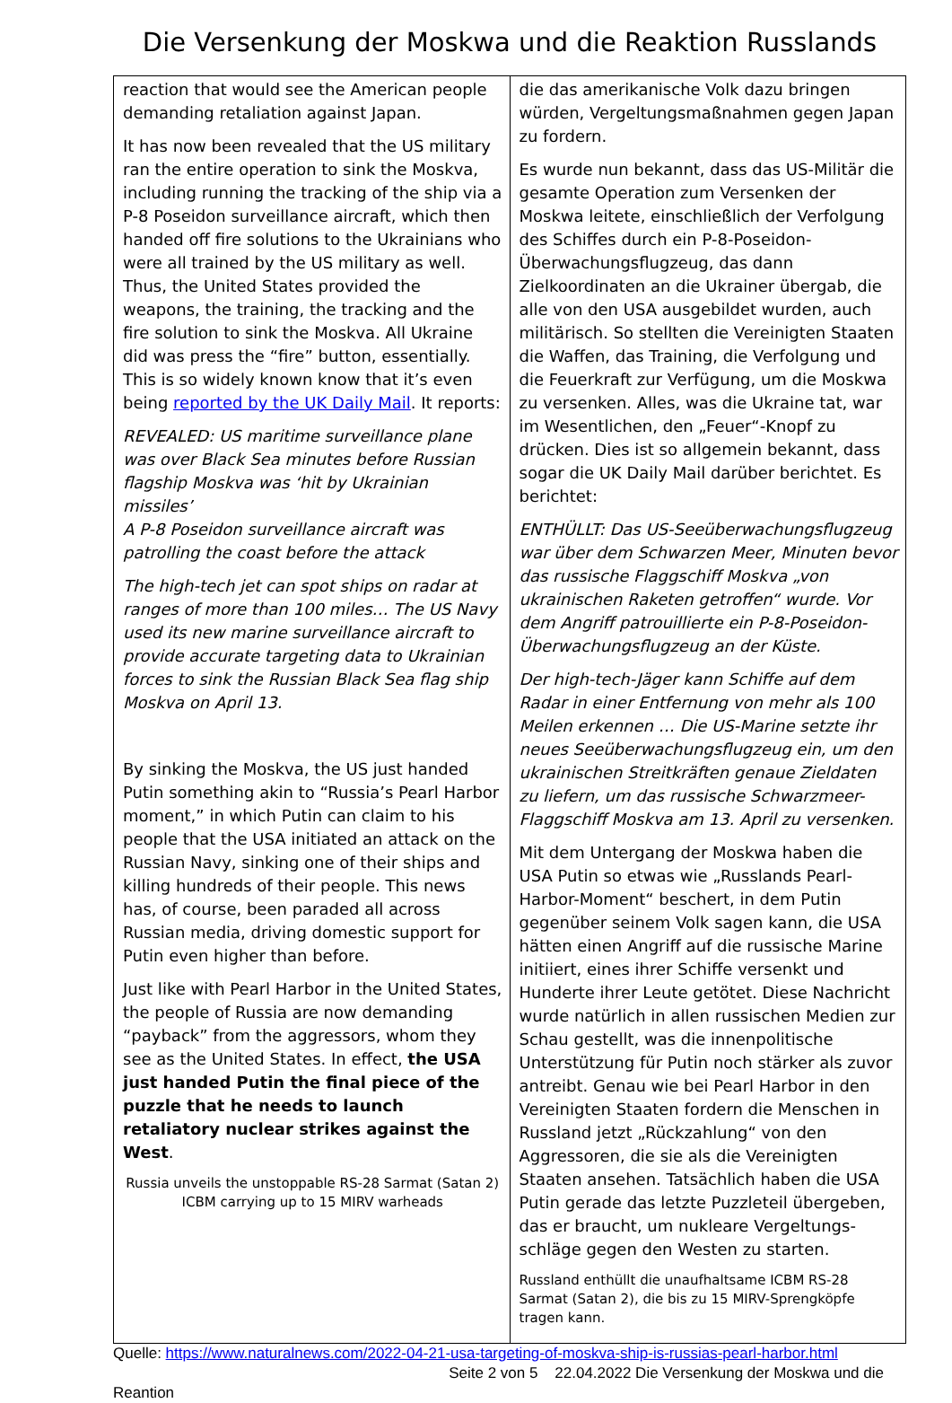Die Versenkung der Moskwa und die Reaktion Russlands
| reaction that would see the American people demanding retaliation against Japan. It has now been revealed that the US military ran the entire operation to sink the Moskva, including running the tracking of the ship via a P-8 Poseidon surveillance aircraft, which then handed off fire solutions to the Ukrainians who were all trained by the US military as well. Thus, the United States provided the weapons, the training, the tracking and the fire solution to sink the Moskva. All Ukraine did was press the “fire” button, essentially. This is so widely known know that it’s even being reported by the UK Daily Mail . It reports: REVEALED: US maritime surveillance plane was over Black Sea minutes before Russian flagship Moskva was ‘hit by Ukrainian missiles’ A P-8 Poseidon surveillance aircraft was patrolling the coast before the attack The high-tech jet can spot ships on radar at ranges of more than 100 miles… The US Navy used its new marine surveillance aircraft to provide accurate targeting data to Ukrainian forces to sink the Russian Black Sea flag ship Moskva on April 13. By sinking the Moskva, the US just handed Putin something akin to “Russia’s Pearl Harbor moment,” in which Putin can claim to his people that the USA initiated an attack on the Russian Navy, sinking one of their ships and killing hundreds of their people. This news has, of course, been paraded all across Russian media, driving domestic support for Putin even higher than before. Just like with Pearl Harbor in the United States, the people of Russia are now demanding “payback” from the aggressors, whom they see as the United States. In effect, the USA just handed Putin the final piece of the puzzle that he needs to launch retaliatory nuclear strikes against the West . Russia unveils the unstoppable RS-28 Sarmat (Satan 2) ICBM carrying up to 15 MIRV warheads | die das amerikanische Volk dazu bringen würden, Vergeltungsmaßnahmen gegen Japan zu fordern. Es wurde nun bekannt, dass das US-Militär die gesamte Operation zum Versenken der Moskwa leitete, einschließlich der Verfolgung des Schiffes durch ein P-8-Poseidon-Überwachungsflugzeug, das dann Zielkoordinaten an die Ukrainer übergab, die alle von den USA ausgebildet wurden, auch militärisch. So stellten die Vereinigten Staaten die Waffen, das Training, die Verfolgung und die Feuerkraft zur Verfügung, um die Moskwa zu versenken. Alles, was die Ukraine tat, war im Wesentlichen, den „Feuer“-Knopf zu drücken. Dies ist so allgemein bekannt, dass sogar die UK Daily Mail darüber berichtet. Es berichtet: ENTHÜLLT: Das US-Seeüberwachungsflugzeug war über dem Schwarzen Meer, Minuten bevor das russische Flaggschiff Moskva „von ukrainischen Raketen getroffen“ wurde. Vor dem Angriff patrouillierte ein P-8-Poseidon-Überwachungs­flugzeug an der Küste. Der high-tech-Jäger kann Schiffe auf dem Radar in einer Entfernung von mehr als 100 Meilen erken­nen … Die US-Marine setzte ihr neues Seeüber­wachungsflugzeug ein, um den ukrainischen Streit­kräften genaue Zieldaten zu liefern, um das russi­sche Schwarzmeer-Flaggschiff Moskva am 13. April zu versenken. Mit dem Untergang der Moskwa haben die USA Putin so etwas wie „Russlands Pearl-Harbor-Mo­ment“ beschert, in dem Putin gegenüber seinem Volk sagen kann, die USA hätten einen Angriff auf die russische Marine initiiert, eines ihrer Schiffe versenkt und Hunderte ihrer Leute getötet. Diese Nachricht wurde natürlich in allen russischen Me­dien zur Schau gestellt, was die innenpolitische Unterstützung für Putin noch stärker als zuvor an­treibt. Genau wie bei Pearl Harbor in den Vereinig­ten Staaten fordern die Menschen in Russland jetzt „Rückzahlung“ von den Aggressoren, die sie als die Vereinigten Staaten ansehen. Tatsächlich haben die USA Putin gerade das letzte Puzzleteil überge­ben, das er braucht, um nukleare Vergeltungs­schläge gegen den Westen zu starten. Russland enthüllt die unaufhaltsame ICBM RS-28 Sarmat (Satan 2), die bis zu 15 MIRV-Sprengköpfe tragen kann. |
Quelle: https://www.naturalnews.com/2022-04-21-usa-targeting-of-moskva-ship-is-russias-pearl-harbor.html
Seite 2 von 5 22.04.2022 Die Versenkung der Moskwa und die
Reantion